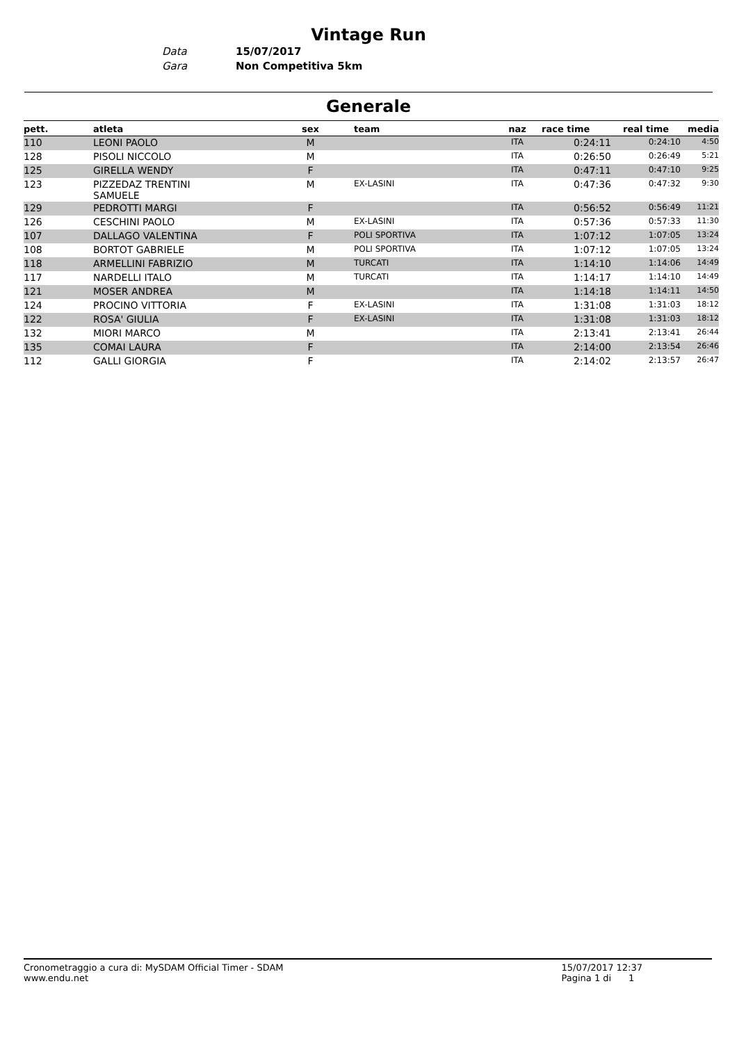Vintage Run
Data 15/07/2017
Gara Non Competitiva 5km
Generale
| pett. | atleta | sex | team | naz | race time | real time | media |
| --- | --- | --- | --- | --- | --- | --- | --- |
| 110 | LEONI PAOLO | M | | ITA | 0:24:11 | 0:24:10 | 4:50 |
| 128 | PISOLI NICCOLO | M | | ITA | 0:26:50 | 0:26:49 | 5:21 |
| 125 | GIRELLA WENDY | F | | ITA | 0:47:11 | 0:47:10 | 9:25 |
| 123 | PIZZEDAZ TRENTINI SAMUELE | M | EX-LASINI | ITA | 0:47:36 | 0:47:32 | 9:30 |
| 129 | PEDROTTI MARGI | F | | ITA | 0:56:52 | 0:56:49 | 11:21 |
| 126 | CESCHINI PAOLO | M | EX-LASINI | ITA | 0:57:36 | 0:57:33 | 11:30 |
| 107 | DALLAGO VALENTINA | F | POLI SPORTIVA | ITA | 1:07:12 | 1:07:05 | 13:24 |
| 108 | BORTOT GABRIELE | M | POLI SPORTIVA | ITA | 1:07:12 | 1:07:05 | 13:24 |
| 118 | ARMELLINI FABRIZIO | M | TURCATI | ITA | 1:14:10 | 1:14:06 | 14:49 |
| 117 | NARDELLI ITALO | M | TURCATI | ITA | 1:14:17 | 1:14:10 | 14:49 |
| 121 | MOSER ANDREA | M | | ITA | 1:14:18 | 1:14:11 | 14:50 |
| 124 | PROCINO VITTORIA | F | EX-LASINI | ITA | 1:31:08 | 1:31:03 | 18:12 |
| 122 | ROSA' GIULIA | F | EX-LASINI | ITA | 1:31:08 | 1:31:03 | 18:12 |
| 132 | MIORI MARCO | M | | ITA | 2:13:41 | 2:13:41 | 26:44 |
| 135 | COMAI LAURA | F | | ITA | 2:14:00 | 2:13:54 | 26:46 |
| 112 | GALLI GIORGIA | F | | ITA | 2:14:02 | 2:13:57 | 26:47 |
Cronometraggio a cura di: MySDAM Official Timer - SDAM
www.endu.net
15/07/2017 12:37
Pagina 1 di 1